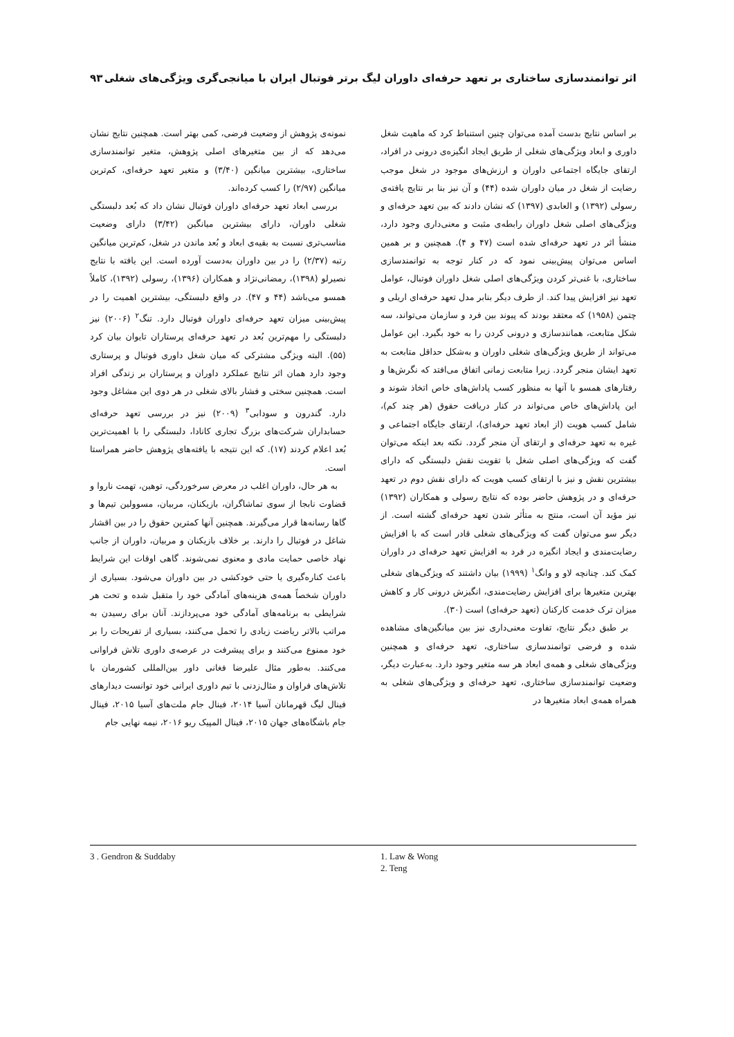اثر توانمندسازی ساختاری بر تعهد حرفه‌ای داوران لیگ برتر فوتبال ایران با میانجی‌گری ویژگی‌های شغلی ۹۳
بر اساس نتایج بدست آمده می‌توان چنین استنباط کرد که ماهیت شغل داوری و ابعاد ویژگی‌های شغلی از طریق ایجاد انگیزه‌ی درونی در افراد، ارتقای جایگاه اجتماعی داوران و ارزش‌های موجود در شغل موجب رضایت از شغل در میان داوران شده (۴۴) و آن نیز بنا بر نتایج یافته‌ی رسولی (۱۳۹۲) و العابدی (۱۳۹۷) که نشان دادند که بین تعهد حرفه‌ای و ویژگی‌های اصلی شغل داوران رابطه‌ی مثبت و معنی‌داری وجود دارد، منشأ اثر در تعهد حرفه‌ای شده است (۴۷ و ۴). همچنین و بر همین اساس می‌توان پیش‌بینی نمود که در کنار توجه به توانمندسازی ساختاری، با غنی‌تر کردن ویژگی‌های اصلی شغل داوران فوتبال، عوامل تعهد نیز افزایش پیدا کند. از طرف دیگر بنابر مدل تعهد حرفه‌ای اریلی و چتمن (۱۹۵۸) که معتقد بودند که پیوند بین فرد و سازمان می‌تواند، سه شکل متابعت، همانندسازی و درونی کردن را به خود بگیرد. این عوامل می‌تواند از طریق ویژگی‌های شغلی داوران و به‌شکل حداقل متابعت به تعهد ایشان منجر گردد. زیرا متابعت زمانی اتفاق می‌افتد که نگرش‌ها و رفتارهای همسو با آنها به منظور کسب پاداش‌های خاص اتخاذ شوند و این پاداش‌های خاص می‌تواند در کنار دریافت حقوق (هر چند کم)، شامل کسب هویت (از ابعاد تعهد حرفه‌ای)، ارتقای جایگاه اجتماعی و غیره به تعهد حرفه‌ای و ارتقای آن منجر گردد. نکته بعد اینکه می‌توان گفت که ویژگی‌های اصلی شغل با تقویت نقش دلبستگی که دارای بیشترین نقش و نیز با ارتقای کسب هویت که دارای نقش دوم در تعهد حرفه‌ای و در پژوهش حاضر بوده که نتایج رسولی و همکاران (۱۳۹۲) نیز مؤید آن است، منتج به متأثر شدن تعهد حرفه‌ای گشته است. از دیگر سو می‌توان گفت که ویژگی‌های شغلی قادر است که با افزایش رضایت‌مندی و ایجاد انگیزه در فرد به افزایش تعهد حرفه‌ای در داوران کمک کند. چنانچه لاو و وانگ<sup>۱</sup> (۱۹۹۹) بیان داشتند که ویژگی‌های شغلی بهترین متغیرها برای افزایش رضایت‌مندی، انگیزش درونی کار و کاهش میزان ترک خدمت کارکنان (تعهد حرفه‌ای) است (۳۰).
بر طبق دیگر نتایج، تفاوت معنی‌داری نیز بین میانگین‌های مشاهده شده و فرضی توانمندسازی ساختاری، تعهد حرفه‌ای و همچنین ویژگی‌های شغلی و همه‌ی ابعاد هر سه متغیر وجود دارد. به‌عبارت دیگر، وضعیت توانمندسازی ساختاری، تعهد حرفه‌ای و ویژگی‌های شغلی به همراه همه‌ی ابعاد متغیرها در
نمونه‌ی پژوهش از وضعیت فرضی، کمی بهتر است. همچنین نتایج نشان می‌دهد که از بین متغیرهای اصلی پژوهش، متغیر توانمندسازی ساختاری، بیشترین میانگین (۳/۴۰) و متغیر تعهد حرفه‌ای، کم‌ترین میانگین (۲/۹۷) را کسب کرده‌اند.
بررسی ابعاد تعهد حرفه‌ای داوران فوتبال نشان داد که بُعد دلبستگی شغلی داوران، دارای بیشترین میانگین (۳/۴۲) دارای وضعیت مناسب‌تری نسبت به بقیه‌ی ابعاد و بُعد ماندن در شغل، کم‌ترین میانگین رتبه (۲/۳۷) را در بین داوران به‌دست آورده است. این یافته با نتایج نصیرلو (۱۳۹۸)، رمضانی‌نژاد و همکاران (۱۳۹۶)، رسولی (۱۳۹۲)، کاملاً همسو می‌باشد (۴۴ و ۴۷). در واقع دلبستگی، بیشترین اهمیت را در پیش‌بینی میزان تعهد حرفه‌ای داوران فوتبال دارد. تنگ<sup>۲</sup> (۲۰۰۶) نیز دلبستگی را مهم‌ترین بُعد در تعهد حرفه‌ای پرستاران تایوان بیان کرد (۵۵). البته ویژگی مشترکی که میان شغل داوری فوتبال و پرستاری وجود دارد همان اثر نتایج عملکرد داوران و پرستاران بر زندگی افراد است. همچنین سختی و فشار بالای شغلی در هر دوی این مشاغل وجود دارد. گندرون و سودابی<sup>۳</sup> (۲۰۰۹) نیز در بررسی تعهد حرفه‌ای حسابداران شرکت‌های بزرگ تجاری کانادا، دلبستگی را با اهمیت‌ترین بُعد اعلام کردند (۱۷). که این نتیجه با یافته‌های پژوهش حاضر همراستا است.
به هر حال، داوران اغلب در معرض سرخوردگی، توهین، تهمت ناروا و قضاوت نابجا از سوی تماشاگران، بازیکنان، مربیان، مسوولین تیم‌ها و گاها رسانه‌ها قرار می‌گیرند. همچنین آنها کمترین حقوق را در بین اقشار شاغل در فوتبال را دارند. بر خلاف بازیکنان و مربیان، داوران از جانب نهاد خاصی حمایت مادی و معنوی نمی‌شوند. گاهی اوقات این شرایط باعث کناره‌گیری یا حتی خودکشی در بین داوران می‌شود. بسیاری از داوران شخصاً همه‌ی هزینه‌های آمادگی خود را متقبل شده و تحت هر شرایطی به برنامه‌های آمادگی خود می‌پردازند. آنان برای رسیدن به مراتب بالاتر ریاضت زیادی را تحمل می‌کنند، بسیاری از تفریحات را بر خود ممنوع می‌کنند و برای پیشرفت در عرصه‌ی داوری تلاش فراوانی می‌کنند. به‌طور مثال علیرضا فغانی داور بین‌المللی کشورمان با تلاش‌های فراوان و مثال‌زدنی با تیم داوری ایرانی خود توانست دیدارهای فینال لیگ قهرمانان آسیا ۲۰۱۴، فینال جام ملت‌های آسیا ۲۰۱۵، فینال جام باشگاه‌های جهان ۲۰۱۵، فینال المپیک ریو ۲۰۱۶، نیمه نهایی جام
1. Law & Wong
2. Teng
3 . Gendron & Suddaby